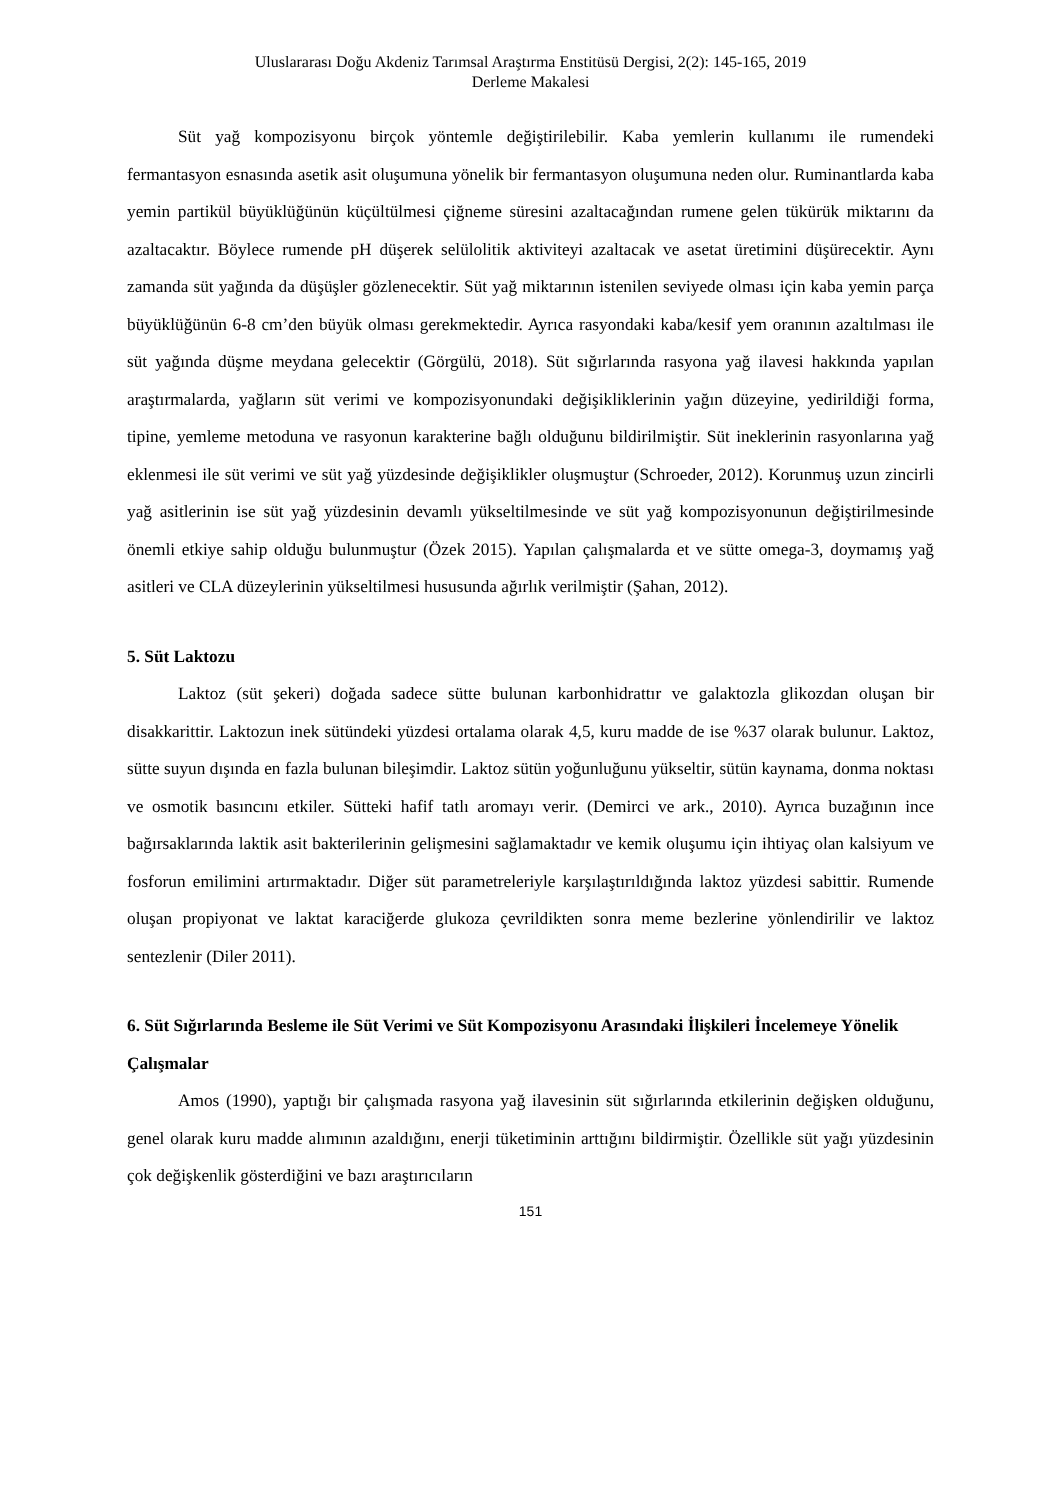Uluslararası Doğu Akdeniz Tarımsal Araştırma Enstitüsü Dergisi, 2(2): 145-165, 2019
Derleme Makalesi
Süt yağ kompozisyonu birçok yöntemle değiştirilebilir. Kaba yemlerin kullanımı ile rumendeki fermantasyon esnasında asetik asit oluşumuna yönelik bir fermantasyon oluşumuna neden olur. Ruminantlarda kaba yemin partikül büyüklüğünün küçültülmesi çiğneme süresini azaltacağından rumene gelen tükürük miktarını da azaltacaktır. Böylece rumende pH düşerek selülolitik aktiviteyi azaltacak ve asetat üretimini düşürecektir. Aynı zamanda süt yağında da düşüşler gözlenecektir. Süt yağ miktarının istenilen seviyede olması için kaba yemin parça büyüklüğünün 6-8 cm’den büyük olması gerekmektedir. Ayrıca rasyondaki kaba/kesif yem oranının azaltılması ile süt yağında düşme meydana gelecektir (Görgülü, 2018). Süt sığırlarında rasyona yağ ilavesi hakkında yapılan araştırmalarda, yağların süt verimi ve kompozisyonundaki değişikliklerinin yağın düzeyine, yedirildiği forma, tipine, yemleme metoduna ve rasyonun karakterine bağlı olduğunu bildirilmiştir. Süt ineklerinin rasyonlarına yağ eklenmesi ile süt verimi ve süt yağ yüzdesinde değişiklikler oluşmuştur (Schroeder, 2012). Korunmuş uzun zincirli yağ asitlerinin ise süt yağ yüzdesinin devamlı yükseltilmesinde ve süt yağ kompozisyonunun değiştirilmesinde önemli etkiye sahip olduğu bulunmuştur (Özek 2015). Yapılan çalışmalarda et ve sütte omega-3, doymamış yağ asitleri ve CLA düzeylerinin yükseltilmesi hususunda ağırlık verilmiştir (Şahan, 2012).
5. Süt Laktozu
Laktoz (süt şekeri) doğada sadece sütte bulunan karbonhidrattır ve galaktozla glikozdan oluşan bir disakkarittir. Laktozun inek sütündeki yüzdesi ortalama olarak 4,5, kuru madde de ise %37 olarak bulunur. Laktoz, sütte suyun dışında en fazla bulunan bileşimdir. Laktoz sütün yoğunluğunu yükseltir, sütün kaynama, donma noktası ve osmotik basıncını etkiler. Sütteki hafif tatlı aromayı verir. (Demirci ve ark., 2010). Ayrıca buzağının ince bağırsaklarında laktik asit bakterilerinin gelişmesini sağlamaktadır ve kemik oluşumu için ihtiyaç olan kalsiyum ve fosforun emilimini artırmaktadır. Diğer süt parametreleriyle karşılaştırıldığında laktoz yüzdesi sabittir. Rumende oluşan propiyonat ve laktat karaciğerde glukoza çevrildikten sonra meme bezlerine yönlendirilir ve laktoz sentezlenir (Diler 2011).
6. Süt Sığırlarında Besleme ile Süt Verimi ve Süt Kompozisyonu Arasındaki İlişkileri İncelemeye Yönelik Çalışmalar
Amos (1990), yaptığı bir çalışmada rasyona yağ ilavesinin süt sığırlarında etkilerinin değişken olduğunu, genel olarak kuru madde alımının azaldığını, enerji tüketiminin arttığını bildirmiştir. Özellikle süt yağı yüzdesinin çok değişkenlik gösterdiğini ve bazı araştırıcıların
151